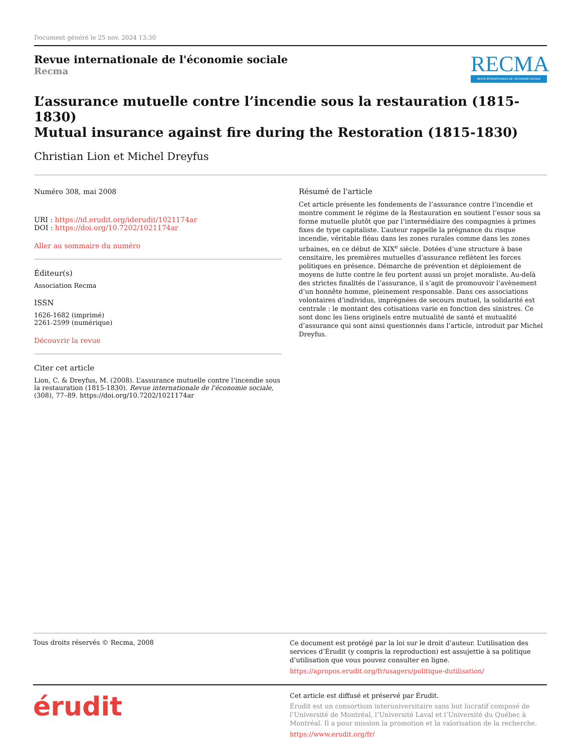Document généré le 25 nov. 2024 13:30
Revue internationale de l'économie sociale
Recma
RECMA
REVUE INTERNATIONALE DE L'ÉCONOMIE SOCIALE
L’assurance mutuelle contre l’incendie sous la restauration (1815-1830)
Mutual insurance against fire during the Restoration (1815-1830)
Christian Lion et Michel Dreyfus
Numéro 308, mai 2008
URI : https://id.erudit.org/iderudit/1021174ar
DOI : https://doi.org/10.7202/1021174ar
Aller au sommaire du numéro
Éditeur(s)
Association Recma
ISSN
1626-1682 (imprimé)
2261-2599 (numérique)
Découvrir la revue
Citer cet article
Lion, C. & Dreyfus, M. (2008). L’assurance mutuelle contre l’incendie sous la restauration (1815-1830). Revue internationale de l'économie sociale, (308), 77–89. https://doi.org/10.7202/1021174ar
Résumé de l'article
Cet article présente les fondements de l’assurance contre l’incendie et montre comment le régime de la Restauration en soutient l’essor sous sa forme mutuelle plutôt que par l’intermédiaire des compagnies à primes fixes de type capitaliste. L’auteur rappelle la prégnance du risque incendie, véritable fléau dans les zones rurales comme dans les zones urbaines, en ce début de XIX<sup>e</sup> siècle. Dotées d’une structure à base censitaire, les premières mutuelles d'assurance reflètent les forces politiques en présence. Démarche de prévention et déploiement de moyens de lutte contre le feu portent aussi un projet moraliste. Au-delà des strictes finalités de l’assurance, il s’agit de promouvoir l’avènement d’un honnête homme, pleinement responsable. Dans ces associations volontaires d’individus, imprégnées de secours mutuel, la solidarité est centrale : le montant des cotisations varie en fonction des sinistres. Ce sont donc les liens originels entre mutualité de santé et mutualité d’assurance qui sont ainsi questionnés dans l’article, introduit par Michel Dreyfus.
Tous droits réservés © Recma, 2008
Ce document est protégé par la loi sur le droit d’auteur. L’utilisation des services d’Érudit (y compris la reproduction) est assujettie à sa politique d’utilisation que vous pouvez consulter en ligne.
https://apropos.erudit.org/fr/usagers/politique-dutilisation/
érudit
Cet article est diffusé et préservé par Érudit.
Érudit est un consortium interuniversitaire sans but lucratif composé de l’Université de Montréal, l’Université Laval et l’Université du Québec à Montréal. Il a pour mission la promotion et la valorisation de la recherche.
https://www.erudit.org/fr/